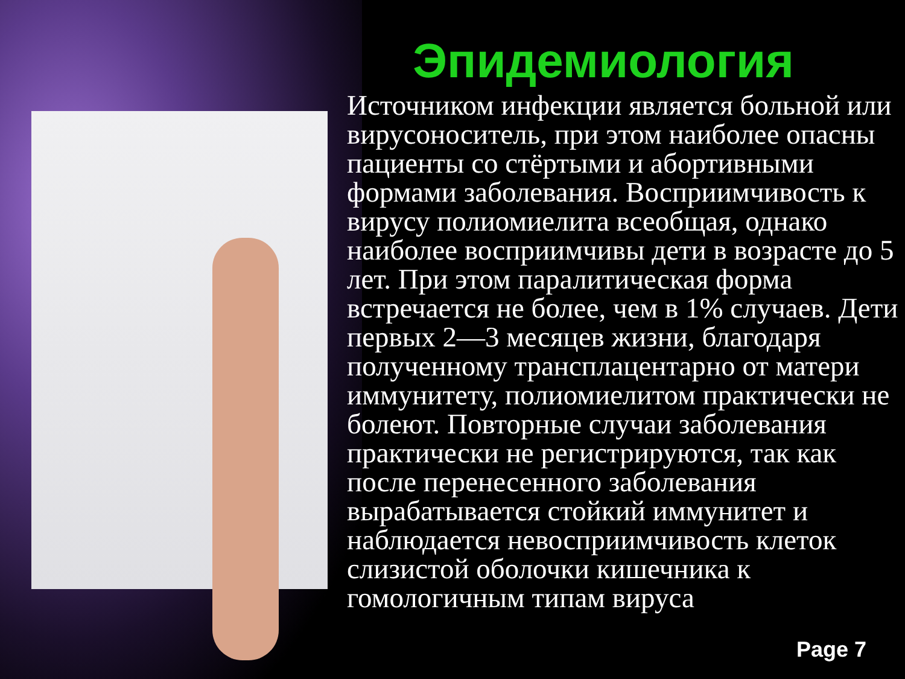Эпидемиология
Источником инфекции является больной или вирусоноситель, при этом наиболее опасны пациенты со стёртыми и абортивными формами заболевания. Восприимчивость к вирусу полиомиелита всеобщая, однако наиболее восприимчивы дети в возрасте до 5 лет. При этом паралитическая форма встречается не более, чем в 1% случаев. Дети первых 2—3 месяцев жизни, благодаря полученному трансплацентарно от матери иммунитету, полиомиелитом практически не болеют. Повторные случаи заболевания практически не регистрируются, так как после перенесенного заболевания вырабатывается стойкий иммунитет и наблюдается невосприимчивость клеток слизистой оболочки кишечника к гомологичным типам вируса
Page 7